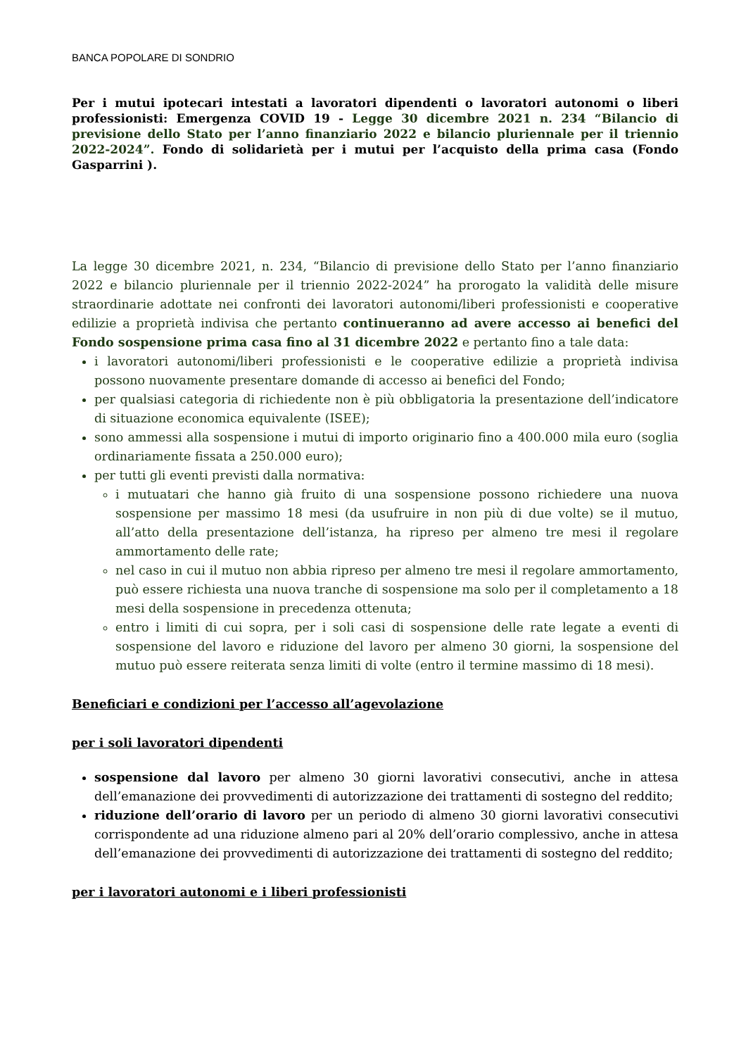BANCA POPOLARE DI SONDRIO
Per i mutui ipotecari intestati a lavoratori dipendenti o lavoratori autonomi o liberi professionisti: Emergenza COVID 19 - Legge 30 dicembre 2021 n. 234 “Bilancio di previsione dello Stato per l’anno finanziario 2022 e bilancio pluriennale per il triennio 2022-2024”. Fondo di solidarietà per i mutui per l’acquisto della prima casa (Fondo Gasparrini ).
La legge 30 dicembre 2021, n. 234, “Bilancio di previsione dello Stato per l’anno finanziario 2022 e bilancio pluriennale per il triennio 2022-2024” ha prorogato la validità delle misure straordinarie adottate nei confronti dei lavoratori autonomi/liberi professionisti e cooperative edilizie a proprietà indivisa che pertanto continueranno ad avere accesso ai benefici del Fondo sospensione prima casa fino al 31 dicembre 2022 e pertanto fino a tale data:
i lavoratori autonomi/liberi professionisti e le cooperative edilizie a proprietà indivisa possono nuovamente presentare domande di accesso ai benefici del Fondo;
per qualsiasi categoria di richiedente non è più obbligatoria la presentazione dell’indicatore di situazione economica equivalente (ISEE);
sono ammessi alla sospensione i mutui di importo originario fino a 400.000 mila euro (soglia ordinariamente fissata a 250.000 euro);
per tutti gli eventi previsti dalla normativa:
i mutuatari che hanno già fruito di una sospensione possono richiedere una nuova sospensione per massimo 18 mesi (da usufruire in non più di due volte) se il mutuo, all’atto della presentazione dell’istanza, ha ripreso per almeno tre mesi il regolare ammortamento delle rate;
nel caso in cui il mutuo non abbia ripreso per almeno tre mesi il regolare ammortamento, può essere richiesta una nuova tranche di sospensione ma solo per il completamento a 18 mesi della sospensione in precedenza ottenuta;
entro i limiti di cui sopra, per i soli casi di sospensione delle rate legate a eventi di sospensione del lavoro e riduzione del lavoro per almeno 30 giorni, la sospensione del mutuo può essere reiterata senza limiti di volte (entro il termine massimo di 18 mesi).
Beneficiari e condizioni per l’accesso all’agevolazione
per i soli lavoratori dipendenti
sospensione dal lavoro per almeno 30 giorni lavorativi consecutivi, anche in attesa dell’emanazione dei provvedimenti di autorizzazione dei trattamenti di sostegno del reddito;
riduzione dell’orario di lavoro per un periodo di almeno 30 giorni lavorativi consecutivi corrispondente ad una riduzione almeno pari al 20% dell’orario complessivo, anche in attesa dell’emanazione dei provvedimenti di autorizzazione dei trattamenti di sostegno del reddito;
per i lavoratori autonomi e i liberi professionisti